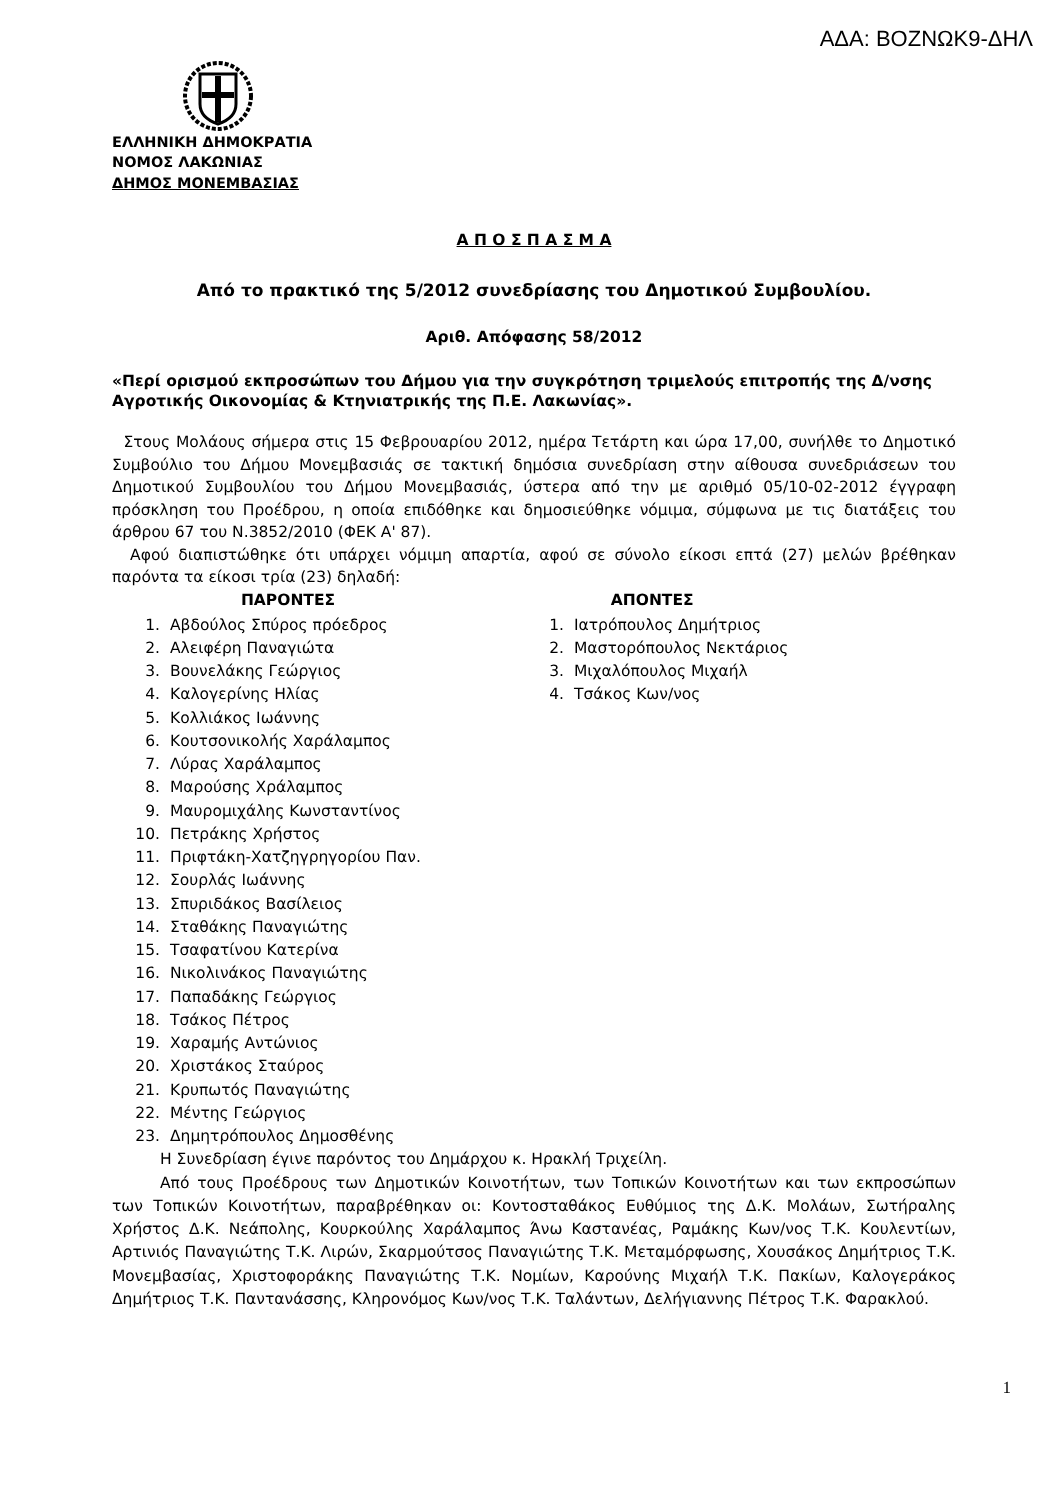ΑΔΑ: ΒΟΖΝΩΚ9-ΔΗΛ
ΕΛΛΗΝΙΚΗ ΔΗΜΟΚΡΑΤΙΑ
ΝΟΜΟΣ ΛΑΚΩΝΙΑΣ
ΔΗΜΟΣ ΜΟΝΕΜΒΑΣΙΑΣ
Α Π Ο Σ Π Α Σ Μ Α
Από το πρακτικό της 5/2012 συνεδρίασης του Δημοτικού Συμβουλίου.
Αριθ. Απόφασης 58/2012
«Περί ορισμού εκπροσώπων του Δήμου για την συγκρότηση τριμελούς επιτροπής της Δ/νσης Αγροτικής Οικονομίας & Κτηνιατρικής της Π.Ε. Λακωνίας».
Στους Μολάους σήμερα στις 15 Φεβρουαρίου 2012, ημέρα Τετάρτη και ώρα 17,00, συνήλθε το Δημοτικό Συμβούλιο του Δήμου Μονεμβασιάς σε τακτική δημόσια συνεδρίαση στην αίθουσα συνεδριάσεων του Δημοτικού Συμβουλίου του Δήμου Μονεμβασιάς, ύστερα από την με αριθμό 05/10-02-2012 έγγραφη πρόσκληση του Προέδρου, η οποία επιδόθηκε και δημοσιεύθηκε νόμιμα, σύμφωνα με τις διατάξεις του άρθρου 67 του Ν.3852/2010 (ΦΕΚ Α' 87).
Αφού διαπιστώθηκε ότι υπάρχει νόμιμη απαρτία, αφού σε σύνολο είκοσι επτά (27) μελών βρέθηκαν παρόντα τα είκοσι τρία (23) δηλαδή:
| ΠΑΡΟΝΤΕΣ | | | ΑΠΟΝΤΕΣ | |
| --- | --- | --- | --- | --- |
| 1. | Αβδούλος Σπύρος πρόεδρος | | 1. | Ιατρόπουλος Δημήτριος |
| 2. | Αλειφέρη Παναγιώτα | | 2. | Μαστορόπουλος Νεκτάριος |
| 3. | Βουνελάκης Γεώργιος | | 3. | Μιχαλόπουλος Μιχαήλ |
| 4. | Καλογερίνης Ηλίας | | 4. | Τσάκος Κων/νος |
| 5. | Κολλιάκος Ιωάννης | | | |
| 6. | Κουτσονικολής Χαράλαμπος | | | |
| 7. | Λύρας Χαράλαμπος | | | |
| 8. | Μαρούσης Χράλαμπος | | | |
| 9. | Μαυρομιχάλης Κωνσταντίνος | | | |
| 10. | Πετράκης Χρήστος | | | |
| 11. | Πριφτάκη-Χατζηγρηγορίου Παν. | | | |
| 12. | Σουρλάς Ιωάννης | | | |
| 13. | Σπυριδάκος Βασίλειος | | | |
| 14. | Σταθάκης Παναγιώτης | | | |
| 15. | Τσαφατίνου Κατερίνα | | | |
| 16. | Νικολινάκος Παναγιώτης | | | |
| 17. | Παπαδάκης Γεώργιος | | | |
| 18. | Τσάκος Πέτρος | | | |
| 19. | Χαραμής Αντώνιος | | | |
| 20. | Χριστάκος Σταύρος | | | |
| 21. | Κρυπωτός Παναγιώτης | | | |
| 22. | Μέντης Γεώργιος | | | |
| 23. | Δημητρόπουλος Δημοσθένης | | | |
Η Συνεδρίαση έγινε παρόντος του Δημάρχου κ. Ηρακλή Τριχείλη.
Από τους Προέδρους των Δημοτικών Κοινοτήτων, των Τοπικών Κοινοτήτων και των εκπροσώπων των Τοπικών Κοινοτήτων, παραβρέθηκαν οι: Κοντοσταθάκος Ευθύμιος της Δ.Κ. Μολάων, Σωτήραλης Χρήστος Δ.Κ. Νεάπολης, Κουρκούλης Χαράλαμπος Άνω Καστανέας, Ραμάκης Κων/νος Τ.Κ. Κουλεντίων, Αρτινιός Παναγιώτης Τ.Κ. Λιρών, Σκαρμούτσος Παναγιώτης Τ.Κ. Μεταμόρφωσης, Χουσάκος Δημήτριος Τ.Κ. Μονεμβασίας, Χριστοφοράκης Παναγιώτης Τ.Κ. Νομίων, Καρούνης Μιχαήλ Τ.Κ. Πακίων, Καλογεράκος Δημήτριος Τ.Κ. Παντανάσσης, Κληρονόμος Κων/νος Τ.Κ. Ταλάντων, Δελήγιαννης Πέτρος Τ.Κ. Φαρακλού.
1